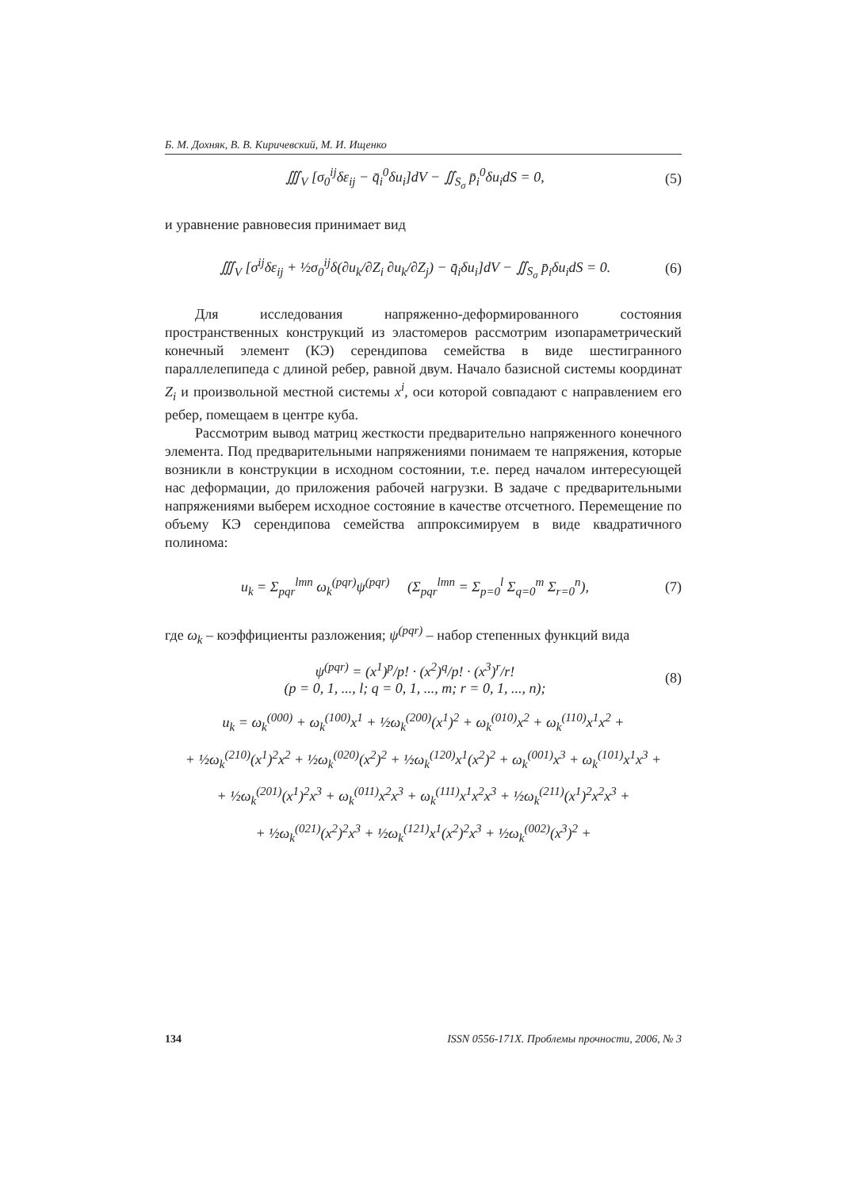Б. М. Дохняк, В. В. Киричевский, М. И. Ищенко
∭<sub>V</sub> [σ<sub>0</sub><sup>ij</sup>δε<sub>ij</sub> − q̄<sub>i</sub><sup>0</sup>δu<sub>i</sub>]dV − ∬<sub>S<sub>σ</sub></sub> p̄<sub>i</sub><sup>0</sup>δu<sub>i</sub>dS = 0, (5)
и уравнение равновесия принимает вид
∭<sub>V</sub> [σ<sup>ij</sup>δε<sub>ij</sub> + ½σ<sub>0</sub><sup>ij</sup>δ(∂u<sub>k</sub>/∂Z<sub>i</sub> ∂u<sub>k</sub>/∂Z<sub>j</sub>) − q̄<sub>i</sub>δu<sub>i</sub>]dV − ∬<sub>S<sub>σ</sub></sub> p̄<sub>i</sub>δu<sub>i</sub>dS = 0. (6)
Для исследования напряженно-деформированного состояния пространственных конструкций из эластомеров рассмотрим изопараметрический конечный элемент (КЭ) серендипова семейства в виде шестигранного параллелепипеда с длиной ребер, равной двум. Начало базисной системы координат Z<sub>i</sub> и произвольной местной системы x<sup>i</sup>, оси которой совпадают с направлением его ребер, помещаем в центре куба.
Рассмотрим вывод матриц жесткости предварительно напряженного конечного элемента. Под предварительными напряжениями понимаем те напряжения, которые возникли в конструкции в исходном состоянии, т.е. перед началом интересующей нас деформации, до приложения рабочей нагрузки. В задаче с предварительными напряжениями выберем исходное состояние в качестве отсчетного. Перемещение по объему КЭ серендипова семейства аппроксимируем в виде квадратичного полинома:
u<sub>k</sub> = Σ<sub>pqr</sub><sup>lmn</sup> ω<sub>k</sub><sup>(pqr)</sup>ψ<sup>(pqr)</sup> (Σ<sub>pqr</sub><sup>lmn</sup> = Σ<sub>p=0</sub><sup>l</sup> Σ<sub>q=0</sub><sup>m</sup> Σ<sub>r=0</sub><sup>n</sup>), (7)
где ω<sub>k</sub> – коэффициенты разложения; ψ<sup>(pqr)</sup> – набор степенных функций вида
ψ<sup>(pqr)</sup> = (x<sup>1</sup>)<sup>p</sup>/p! · (x<sup>2</sup>)<sup>q</sup>/p! · (x<sup>3</sup>)<sup>r</sup>/r!
(p = 0, 1, ..., l; q = 0, 1, ..., m; r = 0, 1, ..., n); (8)
u<sub>k</sub> = ω<sub>k</sub><sup>(000)</sup> + ω<sub>k</sub><sup>(100)</sup>x<sup>1</sup> + ½ω<sub>k</sub><sup>(200)</sup>(x<sup>1</sup>)<sup>2</sup> + ω<sub>k</sub><sup>(010)</sup>x<sup>2</sup> + ω<sub>k</sub><sup>(110)</sup>x<sup>1</sup>x<sup>2</sup> +
+ ½ω<sub>k</sub><sup>(210)</sup>(x<sup>1</sup>)<sup>2</sup>x<sup>2</sup> + ½ω<sub>k</sub><sup>(020)</sup>(x<sup>2</sup>)<sup>2</sup> + ½ω<sub>k</sub><sup>(120)</sup>x<sup>1</sup>(x<sup>2</sup>)<sup>2</sup> + ω<sub>k</sub><sup>(001)</sup>x<sup>3</sup> + ω<sub>k</sub><sup>(101)</sup>x<sup>1</sup>x<sup>3</sup> +
+ ½ω<sub>k</sub><sup>(201)</sup>(x<sup>1</sup>)<sup>2</sup>x<sup>3</sup> + ω<sub>k</sub><sup>(011)</sup>x<sup>2</sup>x<sup>3</sup> + ω<sub>k</sub><sup>(111)</sup>x<sup>1</sup>x<sup>2</sup>x<sup>3</sup> + ½ω<sub>k</sub><sup>(211)</sup>(x<sup>1</sup>)<sup>2</sup>x<sup>2</sup>x<sup>3</sup> +
+ ½ω<sub>k</sub><sup>(021)</sup>(x<sup>2</sup>)<sup>2</sup>x<sup>3</sup> + ½ω<sub>k</sub><sup>(121)</sup>x<sup>1</sup>(x<sup>2</sup>)<sup>2</sup>x<sup>3</sup> + ½ω<sub>k</sub><sup>(002)</sup>(x<sup>3</sup>)<sup>2</sup> +
134 ISSN 0556-171X. Проблемы прочности, 2006, № 3